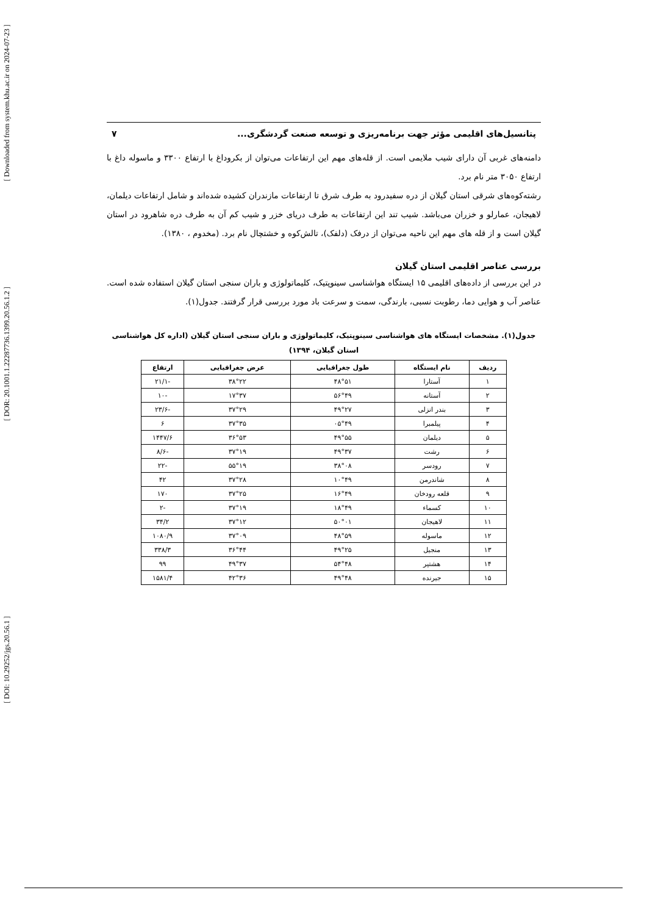[ Downloaded from system.khu.ac.ir on 2024-07-23 ]
[ DOR: 20.1001.1.22287736.1399.20.56.1.2 ]
[ DOI: 10.29252/jgs.20.56.1 ]
پتانسیل‌های اقلیمی مؤثر جهت برنامه‌ریزی و توسعه صنعت گردشگری... ۷
دامنه‌های غربی آن دارای شیب ملایمی است. از قله‌های مهم این ارتفاعات می‌توان از بکروداغ با ارتفاع ۳۳۰۰ و ماسوله داغ با ارتفاع ۳۰۵۰ متر نام برد.
رشته‌کوه‌های شرقی استان گیلان از دره سفیدرود به طرف شرق تا ارتفاعات مازندران کشیده شده‌اند و شامل ارتفاعات دیلمان، لاهیجان، عمارلو و خزران می‌باشد. شیب تند این ارتفاعات به طرف دریای خزر و شیب کم آن به طرف دره شاهرود در استان گیلان است و از قله های مهم این ناحیه می‌توان از درفک (دلفک)، تالش‌کوه و خشتچال نام برد. (مخدوم ، ۱۳۸۰).
بررسی عناصر اقلیمی استان گیلان
در این بررسی از داده‌های اقلیمی ۱۵ ایستگاه هواشناسی سینوپتیک، کلیماتولوژی و باران سنجی استان گیلان استفاده شده است. عناصر آب و هوایی دما، رطوبت نسبی، بارندگی، سمت و سرعت باد مورد بررسی قرار گرفتند. جدول(۱).
جدول(۱). مشخصات ایستگاه های هواشناسی سینوپتیک، کلیماتولوژی و باران سنجی استان گیلان (اداره کل هواشناسی
استان گیلان، ۱۳۹۴)
| ردیف | نام ایستگاه | طول جغرافیایی | عرض جغرافیایی | ارتفاع |
| --- | --- | --- | --- | --- |
| ۱ | آستارا | ۴۸°۵۱ | ۳۸°۲۲ | -۲۱/۱ |
| ۲ | آستانه | ۵۶°۴۹ | ۱۷°۳۷ | -۱۰ |
| ۳ | بندر انزلی | ۴۹°۲۷ | ۳۷°۲۹ | -۲۳/۶ |
| ۴ | پیلمبرا | ۰۵°۴۹ | ۳۷°۳۵ | ۶ |
| ۵ | دیلمان | ۴۹°۵۵ | ۳۶°۵۳ | ۱۴۴۷/۶ |
| ۶ | رشت | ۴۹°۳۷ | ۳۷°۱۹ | -۸/۶ |
| ۷ | رودسر | ۳۸°۰۸ | ۵۵°۱۹ | -۲۲ |
| ۸ | شاندرمن | ۱۰°۴۹ | ۳۷°۲۸ | ۴۲ |
| ۹ | قلعه رودخان | ۱۶°۴۹ | ۳۷°۲۵ | ۱۷۰ |
| ۱۰ | کسماء | ۱۸°۴۹ | ۳۷°۱۹ | -۲ |
| ۱۱ | لاهیجان | ۵۰°۰۱ | ۳۷°۱۲ | ۳۴/۲ |
| ۱۲ | ماسوله | ۴۸°۵۹ | ۳۷°۰۹ | ۱۰۸۰/۹ |
| ۱۳ | منجیل | ۴۹°۲۵ | ۳۶°۴۴ | ۳۳۸/۳ |
| ۱۴ | هشتپر | ۵۴°۴۸ | ۴۹°۳۷ | ۹۹ |
| ۱۵ | جیرنده | ۴۹°۴۸ | ۴۲°۳۶ | ۱۵۸۱/۴ |